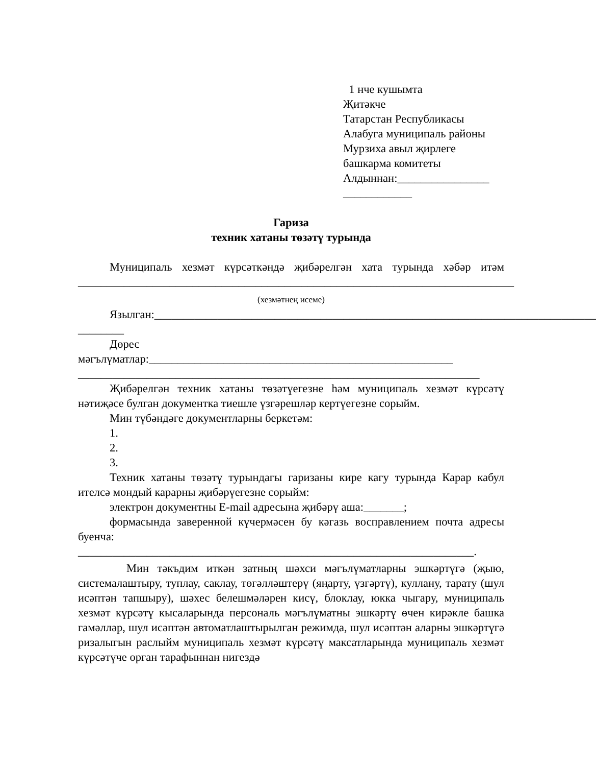1 нче кушымта
Җитәкче
Татарстан Республикасы
Алабуга муниципаль районы
Мурзиха авыл җирлеге
башкарма комитеты
Алдыннан:________________
____________
Гариза
техник хатаны төзәтү турында
Муниципаль хезмәт күрсәткәндә җибәрелгән хата турында хәбәр итәм ____________________________________________________________________________
(хезмәтнең исеме)
Язылган:_____________________________________________________________________________
________
Дөрес
мәгълүматлар:_____________________________________________________ ______________________________________________________________________
Җибәрелгән техник хатаны төзәтүегезне һәм муниципаль хезмәт күрсәтү нәтиҗәсе булган документка тиешле үзгәрешләр кертүегезне сорыйм.
Мин түбәндәге документларны беркетәм:
1.
2.
3.
Техник хатаны төзәтү турындагы гаризаны кире кагу турында Карар кабул ителсә мондый карарны җибәрүегезне сорыйм:
электрон документны E-mail адресына җибәрү аша:_______;
формасында заверенной күчермәсен бу кәгазь восправлением почта адресы буенча:
_____________________________________________________________________.
Мин тәкъдим иткән затның шәхси мәгълүматларны эшкәртүгә (җыю, системалаштыру, туплау, саклау, төгәлләштерү (яңарту, үзгәртү), куллану, тарату (шул исәптән тапшыру), шәхес белешмәләрен кисү, блоклау, юкка чыгару, муниципаль хезмәт күрсәтү кысаларында персональ мәгълүматны эшкәртү өчен кирәкле башка гамәлләр, шул исәптән автоматлаштырылган режимда, шул исәптән аларны эшкәртүгә ризалыгын раслыйм муниципаль хезмәт күрсәтү максатларында муниципаль хезмәт күрсәтүче орган тарафыннан нигездә